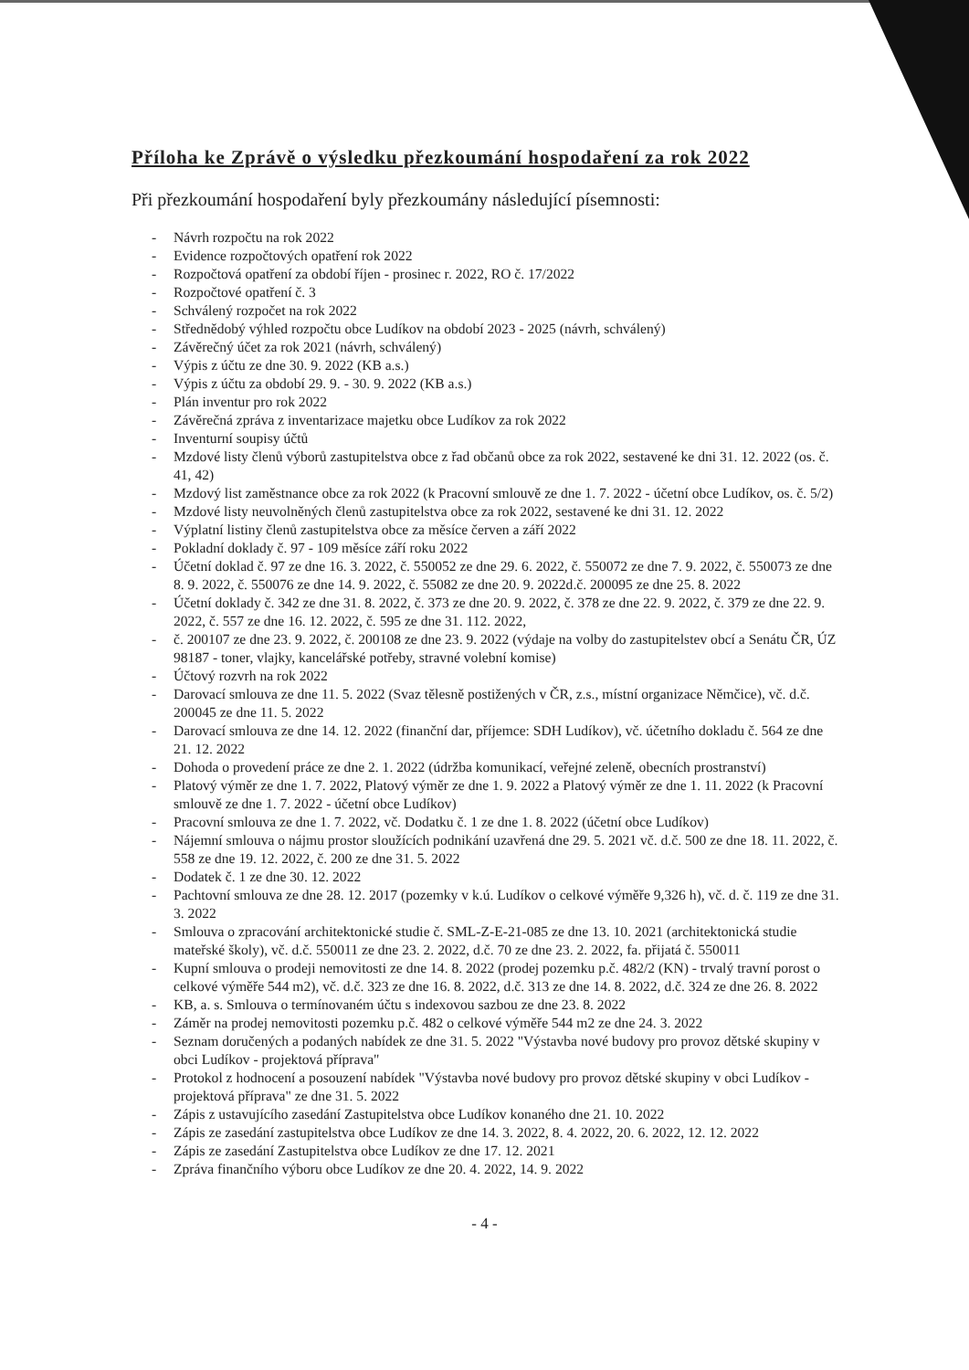Příloha ke Zprávě o výsledku přezkoumání hospodaření za rok 2022
Při přezkoumání hospodaření byly přezkoumány následující písemnosti:
- Návrh rozpočtu na rok 2022
- Evidence rozpočtových opatření rok 2022
- Rozpočtová opatření za období říjen - prosinec r. 2022, RO č. 17/2022
- Rozpočtové opatření č. 3
- Schválený rozpočet na rok 2022
- Střednědobý výhled rozpočtu obce Ludíkov na období 2023 - 2025 (návrh, schválený)
- Závěrečný účet za rok 2021 (návrh, schválený)
- Výpis z účtu ze dne 30. 9. 2022 (KB a.s.)
- Výpis z účtu za období 29. 9. - 30. 9. 2022 (KB a.s.)
- Plán inventur pro rok 2022
- Závěrečná zpráva z inventarizace majetku obce Ludíkov za rok 2022
- Inventurní soupisy účtů
- Mzdové listy členů výborů zastupitelstva obce z řad občanů obce za rok 2022, sestavené ke dni 31. 12. 2022 (os. č. 41, 42)
- Mzdový list zaměstnance obce za rok 2022 (k Pracovní smlouvě ze dne 1. 7. 2022 - účetní obce Ludíkov, os. č. 5/2)
- Mzdové listy neuvolněných členů zastupitelstva obce za rok 2022, sestavené ke dni 31. 12. 2022
- Výplatní listiny členů zastupitelstva obce za měsíce červen a září 2022
- Pokladní doklady č. 97 - 109 měsíce září roku 2022
- Účetní doklad č. 97 ze dne 16. 3. 2022, č. 550052 ze dne 29. 6. 2022, č. 550072 ze dne 7. 9. 2022, č. 550073 ze dne 8. 9. 2022, č. 550076 ze dne 14. 9. 2022, č. 55082 ze dne 20. 9. 2022d.č. 200095 ze dne 25. 8. 2022
- Účetní doklady č. 342 ze dne 31. 8. 2022, č. 373 ze dne 20. 9. 2022, č. 378 ze dne 22. 9. 2022, č. 379 ze dne 22. 9. 2022, č. 557 ze dne 16. 12. 2022, č. 595 ze dne 31. 112. 2022,
- č. 200107 ze dne 23. 9. 2022, č. 200108 ze dne 23. 9. 2022 (výdaje na volby do zastupitelstev obcí a Senátu ČR, ÚZ 98187 - toner, vlajky, kancelářské potřeby, stravné volební komise)
- Účtový rozvrh na rok 2022
- Darovací smlouva ze dne 11. 5. 2022 (Svaz tělesně postižených v ČR, z.s., místní organizace Němčice), vč. d.č. 200045 ze dne 11. 5. 2022
- Darovací smlouva ze dne 14. 12. 2022 (finanční dar, příjemce: SDH Ludíkov), vč. účetního dokladu č. 564 ze dne 21. 12. 2022
- Dohoda o provedení práce ze dne 2. 1. 2022 (údržba komunikací, veřejné zeleně, obecních prostranství)
- Platový výměr ze dne 1. 7. 2022, Platový výměr ze dne 1. 9. 2022 a Platový výměr ze dne 1. 11. 2022 (k Pracovní smlouvě ze dne 1. 7. 2022 - účetní obce Ludíkov)
- Pracovní smlouva ze dne 1. 7. 2022, vč. Dodatku č. 1 ze dne 1. 8. 2022 (účetní obce Ludíkov)
- Nájemní smlouva o nájmu prostor sloužících podnikání uzavřená dne 29. 5. 2021 vč. d.č. 500 ze dne 18. 11. 2022, č. 558 ze dne 19. 12. 2022, č. 200 ze dne 31. 5. 2022
- Dodatek č. 1 ze dne 30. 12. 2022
- Pachtovní smlouva ze dne 28. 12. 2017 (pozemky v k.ú. Ludíkov o celkové výměře 9,326 h), vč. d. č. 119 ze dne 31. 3. 2022
- Smlouva o zpracování architektonické studie č. SML-Z-E-21-085 ze dne 13. 10. 2021 (architektonická studie mateřské školy), vč. d.č. 550011 ze dne 23. 2. 2022, d.č. 70 ze dne 23. 2. 2022, fa. přijatá č. 550011
- Kupní smlouva o prodeji nemovitosti ze dne 14. 8. 2022 (prodej pozemku p.č. 482/2 (KN) - trvalý travní porost o celkové výměře 544 m2), vč. d.č. 323 ze dne 16. 8. 2022, d.č. 313 ze dne 14. 8. 2022, d.č. 324 ze dne 26. 8. 2022
- KB, a. s. Smlouva o termínovaném účtu s indexovou sazbou ze dne 23. 8. 2022
- Záměr na prodej nemovitosti pozemku p.č. 482 o celkové výměře 544 m2 ze dne 24. 3. 2022
- Seznam doručených a podaných nabídek ze dne 31. 5. 2022 "Výstavba nové budovy pro provoz dětské skupiny v obci Ludíkov - projektová příprava"
- Protokol z hodnocení a posouzení nabídek "Výstavba nové budovy pro provoz dětské skupiny v obci Ludíkov - projektová příprava" ze dne 31. 5. 2022
- Zápis z ustavujícího zasedání Zastupitelstva obce Ludíkov konaného dne 21. 10. 2022
- Zápis ze zasedání zastupitelstva obce Ludíkov ze dne 14. 3. 2022, 8. 4. 2022, 20. 6. 2022, 12. 12. 2022
- Zápis ze zasedání Zastupitelstva obce Ludíkov ze dne 17. 12. 2021
- Zpráva finančního výboru obce Ludíkov ze dne 20. 4. 2022, 14. 9. 2022
- 4 -